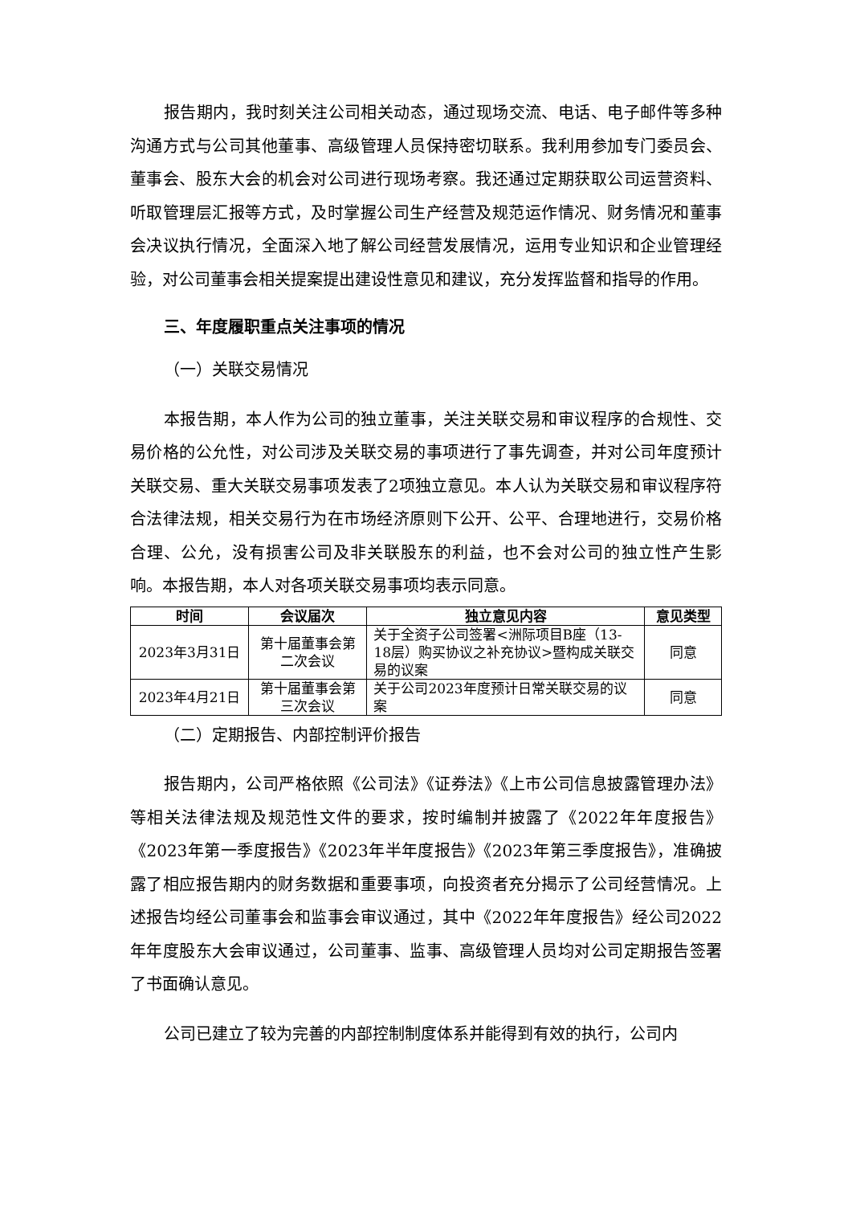报告期内，我时刻关注公司相关动态，通过现场交流、电话、电子邮件等多种沟通方式与公司其他董事、高级管理人员保持密切联系。我利用参加专门委员会、董事会、股东大会的机会对公司进行现场考察。我还通过定期获取公司运营资料、听取管理层汇报等方式，及时掌握公司生产经营及规范运作情况、财务情况和董事会决议执行情况，全面深入地了解公司经营发展情况，运用专业知识和企业管理经验，对公司董事会相关提案提出建设性意见和建议，充分发挥监督和指导的作用。
三、年度履职重点关注事项的情况
（一）关联交易情况
本报告期，本人作为公司的独立董事，关注关联交易和审议程序的合规性、交易价格的公允性，对公司涉及关联交易的事项进行了事先调查，并对公司年度预计关联交易、重大关联交易事项发表了2项独立意见。本人认为关联交易和审议程序符合法律法规，相关交易行为在市场经济原则下公开、公平、合理地进行，交易价格合理、公允，没有损害公司及非关联股东的利益，也不会对公司的独立性产生影响。本报告期，本人对各项关联交易事项均表示同意。
| 时间 | 会议届次 | 独立意见内容 | 意见类型 |
| --- | --- | --- | --- |
| 2023年3月31日 | 第十届董事会第二次会议 | 关于全资子公司签署<洲际项目B座（13-18层）购买协议之补充协议>暨构成关联交易的议案 | 同意 |
| 2023年4月21日 | 第十届董事会第三次会议 | 关于公司2023年度预计日常关联交易的议案 | 同意 |
（二）定期报告、内部控制评价报告
报告期内，公司严格依照《公司法》《证券法》《上市公司信息披露管理办法》等相关法律法规及规范性文件的要求，按时编制并披露了《2022年年度报告》《2023年第一季度报告》《2023年半年度报告》《2023年第三季度报告》，准确披露了相应报告期内的财务数据和重要事项，向投资者充分揭示了公司经营情况。上述报告均经公司董事会和监事会审议通过，其中《2022年年度报告》经公司2022年年度股东大会审议通过，公司董事、监事、高级管理人员均对公司定期报告签署了书面确认意见。
公司已建立了较为完善的内部控制制度体系并能得到有效的执行，公司内